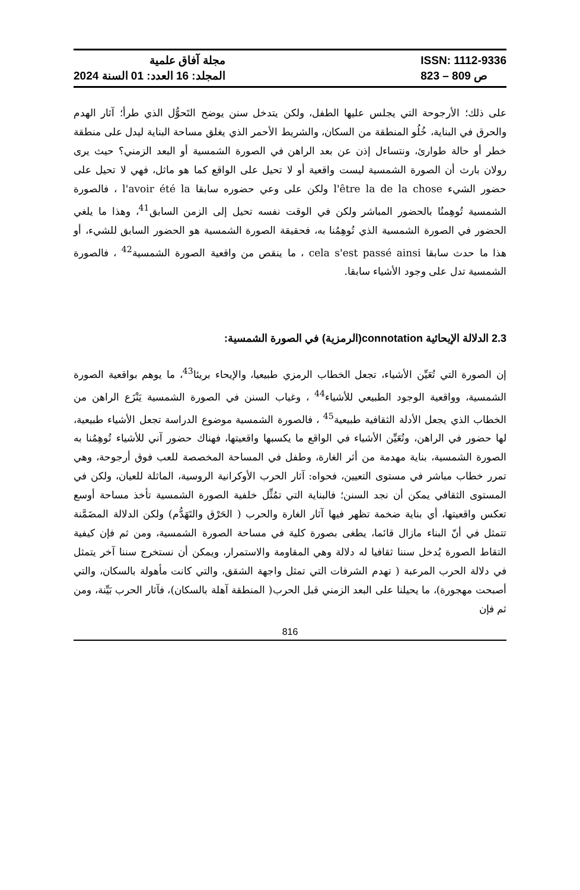مجلة آفاق علمية
المجلد: 16 العدد: 01 السنة 2024
ISSN: 1112-9336
ص 809 – 823
على ذلك؛ الأرجوحة التي يجلس عليها الطفل، ولكن يتدخل سنن يوضح التَحوُّل الذي طرأ؛ آثار الهدم والحرق في البناية، خُلُو المنطقة من السكان، والشريط الأحمر الذي يغلق مساحة البناية ليدل على منطقة خطر أو حالة طوارئ، ونتساءل إذن عن بعد الراهن في الصورة الشمسية أو البعد الزمني؟ حيث يرى رولان بارث أن الصورة الشمسية ليست واقعية أو لا تحيل على الواقع كما هو ماثل، فهي لا تحيل على حضور الشيء l'être la de la chose ولكن على وعي حضوره سابقا l'avoir été la ، فالصورة الشمسية تُوهِمنُا بالحضور المباشر ولكن في الوقت نفسه تحيل إلى الزمن السابق<sup>41</sup>، وهذا ما يلغي الحضور في الصورة الشمسية الذي تُوهِمُنا به، فحقيقة الصورة الشمسية هو الحضور السابق للشيء، أو هذا ما حدث سابقا cela s'est passé ainsi ، ما ينقص من واقعية الصورة الشمسية<sup>42</sup> ، فالصورة الشمسية تدل على وجود الأشياء سابقا.
2.3 الدلالة الإيحائية connotation(الرمزية) في الصورة الشمسية:
إن الصورة التي تُعَيِّن الأشياء، تجعل الخطاب الرمزي طبيعيا، والإيحاء بريئا<sup>43</sup>، ما يوهم بواقعية الصورة الشمسية، وواقعية الوجود الطبيعي للأشياء<sup>44</sup> ، وغياب السنن في الصورة الشمسية يَنْزَع الراهن من الخطاب الذي يجعل الأدلة الثقافية طبيعية<sup>45</sup> ، فالصورة الشمسية موضوع الدراسة تجعل الأشياء طبيعية، لها حضور في الراهن، وتُعَيِّن الأشياء في الواقع ما يكسبها واقعيتها، فهناك حضور آني للأشياء تُوهِمُنا به الصورة الشمسية، بناية مهدمة من أثر الغارة، وطفل في المساحة المخصصة للعب فوق أرجوحة، وهي تمرر خطاب مباشر في مستوى التعيين، فحواه: آثار الحرب الأوكرانية الروسية، الماثلة للعيان، ولكن في المستوى الثقافي يمكن أن نجد السنن؛ فالبناية التي تمُثِّل خلفية الصورة الشمسية تأخذ مساحة أوسع تعكس واقعيتها، أي بناية ضخمة تظهر فيها آثار الغارة والحرب ( الحَرْق والتَهَدُّم) ولكن الدلالة المضَمَّنة تتمثل في أنّ البناء مازال قائما، يطغى بصورة كلية في مساحة الصورة الشمسية، ومن ثم فإن كيفية التقاط الصورة يُدخل سننا ثقافيا له دلالة وهي المقاومة والاستمرار، ويمكن أن نستخرج سننا آخر يتمثل في دلالة الحرب المرعبة ( تهدم الشرفات التي تمثل واجهة الشقق، والتي كانت مأهولة بالسكان، والتي أصبحت مهجورة)، ما يحيلنا على البعد الزمني قبل الحرب( المنطقة آهلة بالسكان)، فآثار الحرب بَيِّنة، ومن ثم فإن
816